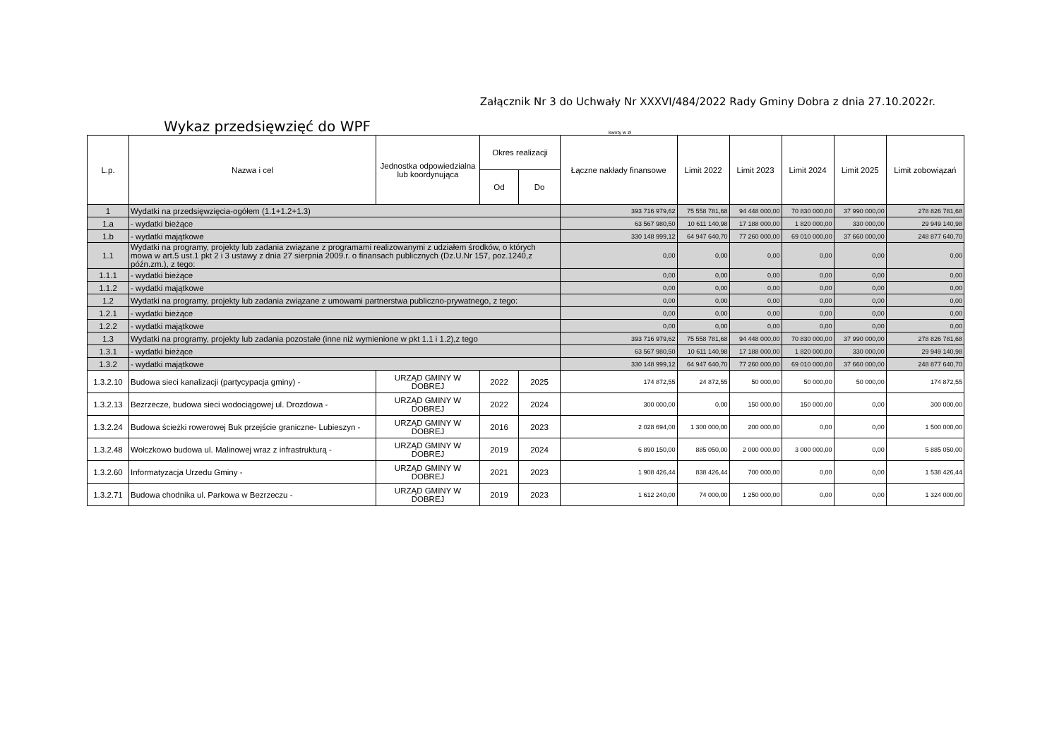Załącznik Nr 3 do Uchwały Nr XXXVI/484/2022 Rady Gminy Dobra z dnia 27.10.2022r.
Wykaz przedsięwzięć do WPF
kwoty w zł
| L.p. | Nazwa i cel | Jednostka odpowiedzialna lub koordynująca | Okres realizacji | | Łączne nakłady finansowe | Limit 2022 | Limit 2023 | Limit 2024 | Limit 2025 | Limit zobowiązań |
| --- | --- | --- | --- | --- | --- | --- | --- | --- | --- | --- |
| | | | Od | Do | | | | | | |
| 1 | Wydatki na przedsięwzięcia-ogółem (1.1+1.2+1.3) | | | | 393 716 979,62 | 75 558 781,68 | 94 448 000,00 | 70 830 000,00 | 37 990 000,00 | 278 826 781,68 |
| 1.a | - wydatki bieżące | | | | 63 567 980,50 | 10 611 140,98 | 17 188 000,00 | 1 820 000,00 | 330 000,00 | 29 949 140,98 |
| 1.b | - wydatki majątkowe | | | | 330 148 999,12 | 64 947 640,70 | 77 260 000,00 | 69 010 000,00 | 37 660 000,00 | 248 877 640,70 |
| 1.1 | Wydatki na programy, projekty lub zadania związane z programami realizowanymi z udziałem środków, o których mowa w art.5 ust.1 pkt 2 i 3 ustawy z dnia 27 sierpnia 2009.r. o finansach publicznych (Dz.U.Nr 157, poz.1240,z późn.zm.), z tego: | | | | 0,00 | 0,00 | 0,00 | 0,00 | 0,00 | 0,00 |
| 1.1.1 | - wydatki bieżące | | | | 0,00 | 0,00 | 0,00 | 0,00 | 0,00 | 0,00 |
| 1.1.2 | - wydatki majątkowe | | | | 0,00 | 0,00 | 0,00 | 0,00 | 0,00 | 0,00 |
| 1.2 | Wydatki na programy, projekty lub zadania związane z umowami partnerstwa publiczno-prywatnego, z tego: | | | | 0,00 | 0,00 | 0,00 | 0,00 | 0,00 | 0,00 |
| 1.2.1 | - wydatki bieżące | | | | 0,00 | 0,00 | 0,00 | 0,00 | 0,00 | 0,00 |
| 1.2.2 | - wydatki majątkowe | | | | 0,00 | 0,00 | 0,00 | 0,00 | 0,00 | 0,00 |
| 1.3 | Wydatki na programy, projekty lub zadania pozostałe (inne niż wymienione w pkt 1.1 i 1.2),z tego | | | | 393 716 979,62 | 75 558 781,68 | 94 448 000,00 | 70 830 000,00 | 37 990 000,00 | 278 826 781,68 |
| 1.3.1 | - wydatki bieżące | | | | 63 567 980,50 | 10 611 140,98 | 17 188 000,00 | 1 820 000,00 | 330 000,00 | 29 949 140,98 |
| 1.3.2 | - wydatki majątkowe | | | | 330 148 999,12 | 64 947 640,70 | 77 260 000,00 | 69 010 000,00 | 37 660 000,00 | 248 877 640,70 |
| 1.3.2.10 | Budowa sieci kanalizacji (partycypacja gminy) - | URZĄD GMINY W DOBREJ | 2022 | 2025 | 174 872,55 | 24 872,55 | 50 000,00 | 50 000,00 | 50 000,00 | 174 872,55 |
| 1.3.2.13 | Bezrzecze, budowa sieci wodociągowej ul. Drozdowa - | URZĄD GMINY W DOBREJ | 2022 | 2024 | 300 000,00 | 0,00 | 150 000,00 | 150 000,00 | 0,00 | 300 000,00 |
| 1.3.2.24 | Budowa ścieżki rowerowej Buk przejście graniczne- Lubieszyn - | URZĄD GMINY W DOBREJ | 2016 | 2023 | 2 028 694,00 | 1 300 000,00 | 200 000,00 | 0,00 | 0,00 | 1 500 000,00 |
| 1.3.2.48 | Wołczkowo budowa ul. Malinowej wraz z infrastrukturą - | URZĄD GMINY W DOBREJ | 2019 | 2024 | 6 890 150,00 | 885 050,00 | 2 000 000,00 | 3 000 000,00 | 0,00 | 5 885 050,00 |
| 1.3.2.60 | Informatyzacja Urzedu Gminy - | URZĄD GMINY W DOBREJ | 2021 | 2023 | 1 908 426,44 | 838 426,44 | 700 000,00 | 0,00 | 0,00 | 1 538 426,44 |
| 1.3.2.71 | Budowa chodnika ul. Parkowa w Bezrzeczu - | URZĄD GMINY W DOBREJ | 2019 | 2023 | 1 612 240,00 | 74 000,00 | 1 250 000,00 | 0,00 | 0,00 | 1 324 000,00 |